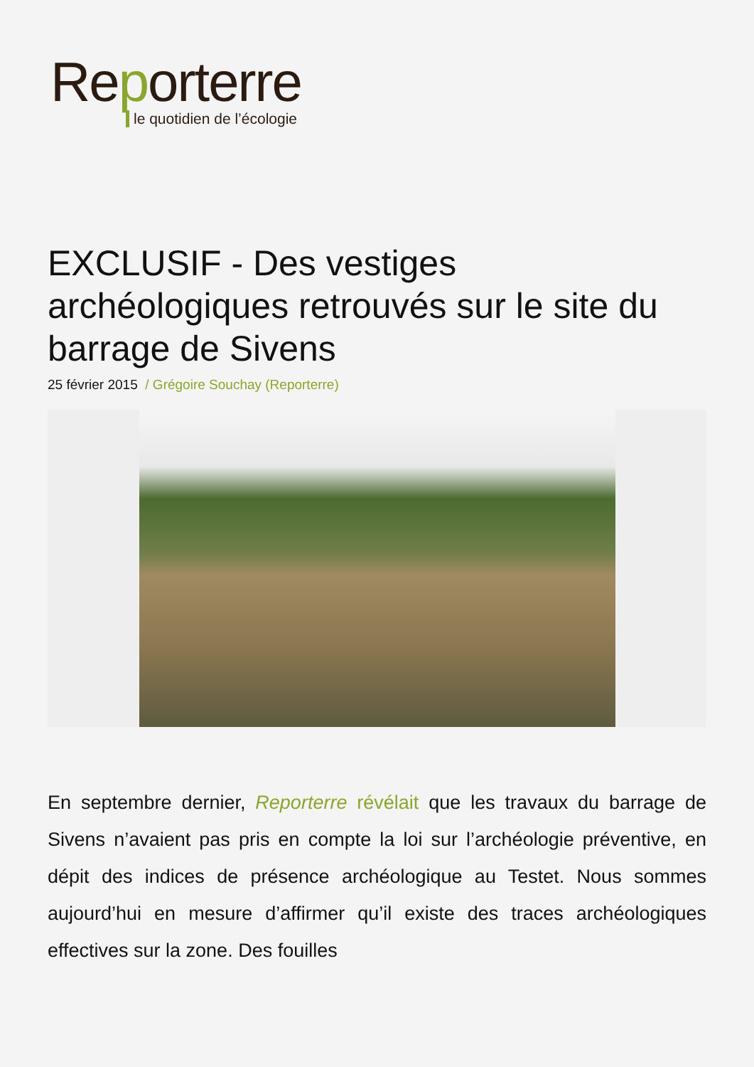Reporterre
le quotidien de l’écologie
EXCLUSIF - Des vestiges archéologiques retrouvés sur le site du barrage de Sivens
25 février 2015 / Grégoire Souchay (Reporterre)
En septembre dernier, Reporterre révélait que les travaux du barrage de Sivens n’avaient pas pris en compte la loi sur l’archéologie préventive, en dépit des indices de présence archéologique au Testet. Nous sommes aujourd’hui en mesure d’affirmer qu’il existe des traces archéologiques effectives sur la zone. Des fouilles